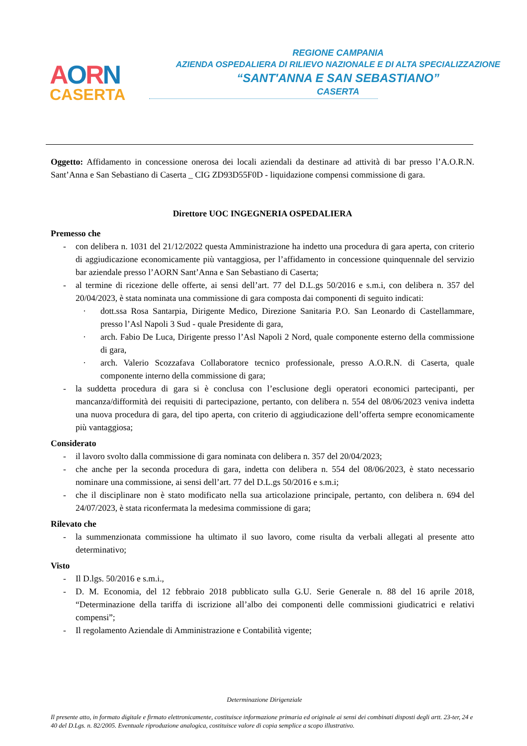AORN
CASERTA
REGIONE CAMPANIA
AZIENDA OSPEDALIERA DI RILIEVO NAZIONALE E DI ALTA SPECIALIZZAZIONE
“SANT'ANNA E SAN SEBASTIANO”
CASERTA
Oggetto: Affidamento in concessione onerosa dei locali aziendali da destinare ad attività di bar presso l’A.O.R.N. Sant’Anna e San Sebastiano di Caserta _ CIG ZD93D55F0D - liquidazione compensi commissione di gara.
Direttore UOC INGEGNERIA OSPEDALIERA
Premesso che
- con delibera n. 1031 del 21/12/2022 questa Amministrazione ha indetto una procedura di gara aperta, con criterio di aggiudicazione economicamente più vantaggiosa, per l’affidamento in concessione quinquennale del servizio bar aziendale presso l’AORN Sant’Anna e San Sebastiano di Caserta;
- al termine di ricezione delle offerte, ai sensi dell’art. 77 del D.L.gs 50/2016 e s.m.i, con delibera n. 357 del 20/04/2023, è stata nominata una commissione di gara composta dai componenti di seguito indicati:
· dott.ssa Rosa Santarpia, Dirigente Medico, Direzione Sanitaria P.O. San Leonardo di Castellammare, presso l’Asl Napoli 3 Sud - quale Presidente di gara,
· arch. Fabio De Luca, Dirigente presso l’Asl Napoli 2 Nord, quale componente esterno della commissione di gara,
· arch. Valerio Scozzafava Collaboratore tecnico professionale, presso A.O.R.N. di Caserta, quale componente interno della commissione di gara;
- la suddetta procedura di gara si è conclusa con l’esclusione degli operatori economici partecipanti, per mancanza/difformità dei requisiti di partecipazione, pertanto, con delibera n. 554 del 08/06/2023 veniva indetta una nuova procedura di gara, del tipo aperta, con criterio di aggiudicazione dell’offerta sempre economicamente più vantaggiosa;
Considerato
- il lavoro svolto dalla commissione di gara nominata con delibera n. 357 del 20/04/2023;
- che anche per la seconda procedura di gara, indetta con delibera n. 554 del 08/06/2023, è stato necessario nominare una commissione, ai sensi dell’art. 77 del D.L.gs 50/2016 e s.m.i;
- che il disciplinare non è stato modificato nella sua articolazione principale, pertanto, con delibera n. 694 del 24/07/2023, è stata riconfermata la medesima commissione di gara;
Rilevato che
- la summenzionata commissione ha ultimato il suo lavoro, come risulta da verbali allegati al presente atto determinativo;
Visto
- Il D.lgs. 50/2016 e s.m.i.,
- D. M. Economia, del 12 febbraio 2018 pubblicato sulla G.U. Serie Generale n. 88 del 16 aprile 2018, “Determinazione della tariffa di iscrizione all’albo dei componenti delle commissioni giudicatrici e relativi compensi”;
- Il regolamento Aziendale di Amministrazione e Contabilità vigente;
Determinazione Dirigenziale
Il presente atto, in formato digitale e firmato elettronicamente, costituisce informazione primaria ed originale ai sensi dei combinati disposti degli artt. 23-ter, 24 e 40 del D.Lgs. n. 82/2005. Eventuale riproduzione analogica, costituisce valore di copia semplice a scopo illustrativo.